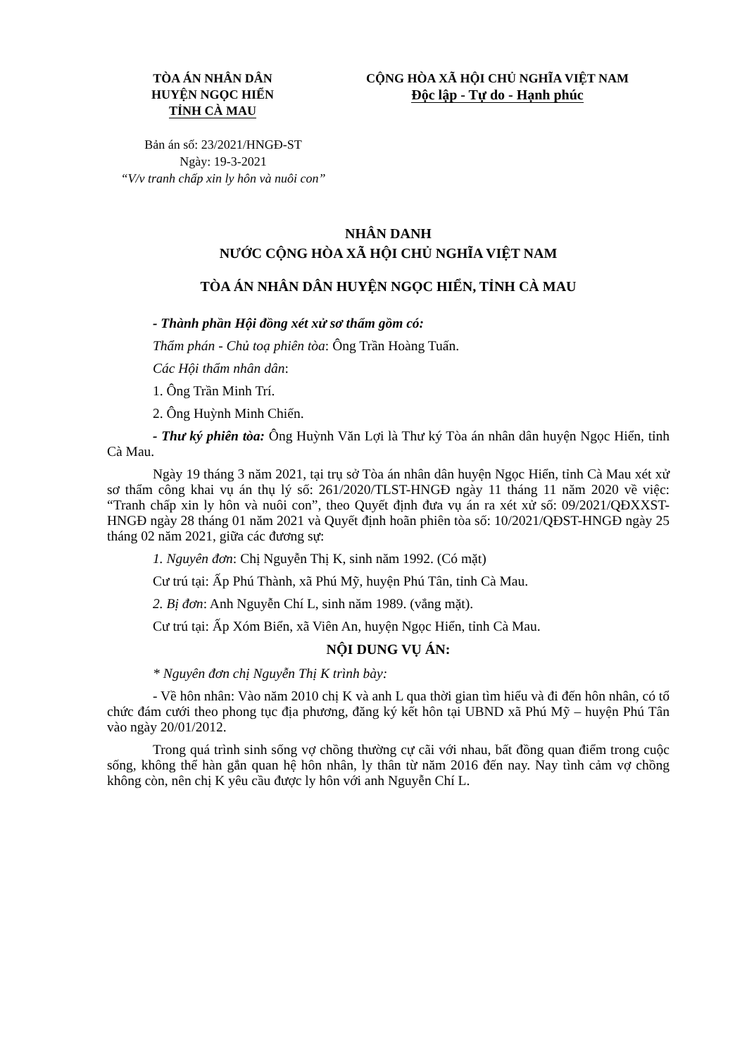TÒA ÁN NHÂN DÂN
HUYỆN NGỌC HIỂN
TỈNH CÀ MAU
CỘNG HÒA XÃ HỘI CHỦ NGHĨA VIỆT NAM
Độc lập - Tự do - Hạnh phúc
Bản án số: 23/2021/HNGĐ-ST
Ngày: 19-3-2021
“V/v tranh chấp xin ly hôn và nuôi con”
NHÂN DANH
NƯỚC CỘNG HÒA XÃ HỘI CHỦ NGHĨA VIỆT NAM
TÒA ÁN NHÂN DÂN HUYỆN NGỌC HIỂN, TỈNH CÀ MAU
- Thành phần Hội đồng xét xử sơ thẩm gồm có:
Thẩm phán - Chủ toạ phiên tòa: Ông Trần Hoàng Tuấn.
Các Hội thẩm nhân dân:
1. Ông Trần Minh Trí.
2. Ông Huỳnh Minh Chiến.
- Thư ký phiên tòa: Ông Huỳnh Văn Lợi là Thư ký Tòa án nhân dân huyện Ngọc Hiển, tỉnh Cà Mau.
Ngày 19 tháng 3 năm 2021, tại trụ sở Tòa án nhân dân huyện Ngọc Hiển, tỉnh Cà Mau xét xử sơ thẩm công khai vụ án thụ lý số: 261/2020/TLST-HNGĐ ngày 11 tháng 11 năm 2020 về việc: “Tranh chấp xin ly hôn và nuôi con”, theo Quyết định đưa vụ án ra xét xử số: 09/2021/QĐXXST-HNGĐ ngày 28 tháng 01 năm 2021 và Quyết định hoãn phiên tòa số: 10/2021/QĐST-HNGĐ ngày 25 tháng 02 năm 2021, giữa các đương sự:
1. Nguyên đơn: Chị Nguyễn Thị K, sinh năm 1992. (Có mặt)
Cư trú tại: Ấp Phú Thành, xã Phú Mỹ, huyện Phú Tân, tỉnh Cà Mau.
2. Bị đơn: Anh Nguyễn Chí L, sinh năm 1989. (vắng mặt).
Cư trú tại: Ấp Xóm Biển, xã Viên An, huyện Ngọc Hiển, tỉnh Cà Mau.
NỘI DUNG VỤ ÁN:
* Nguyên đơn chị Nguyễn Thị K trình bày:
- Về hôn nhân: Vào năm 2010 chị K và anh L qua thời gian tìm hiểu và đi đến hôn nhân, có tổ chức đám cưới theo phong tục địa phương, đăng ký kết hôn tại UBND xã Phú Mỹ – huyện Phú Tân vào ngày 20/01/2012.
Trong quá trình sinh sống vợ chồng thường cự cãi với nhau, bất đồng quan điểm trong cuộc sống, không thể hàn gắn quan hệ hôn nhân, ly thân từ năm 2016 đến nay. Nay tình cảm vợ chồng không còn, nên chị K yêu cầu được ly hôn với anh Nguyễn Chí L.